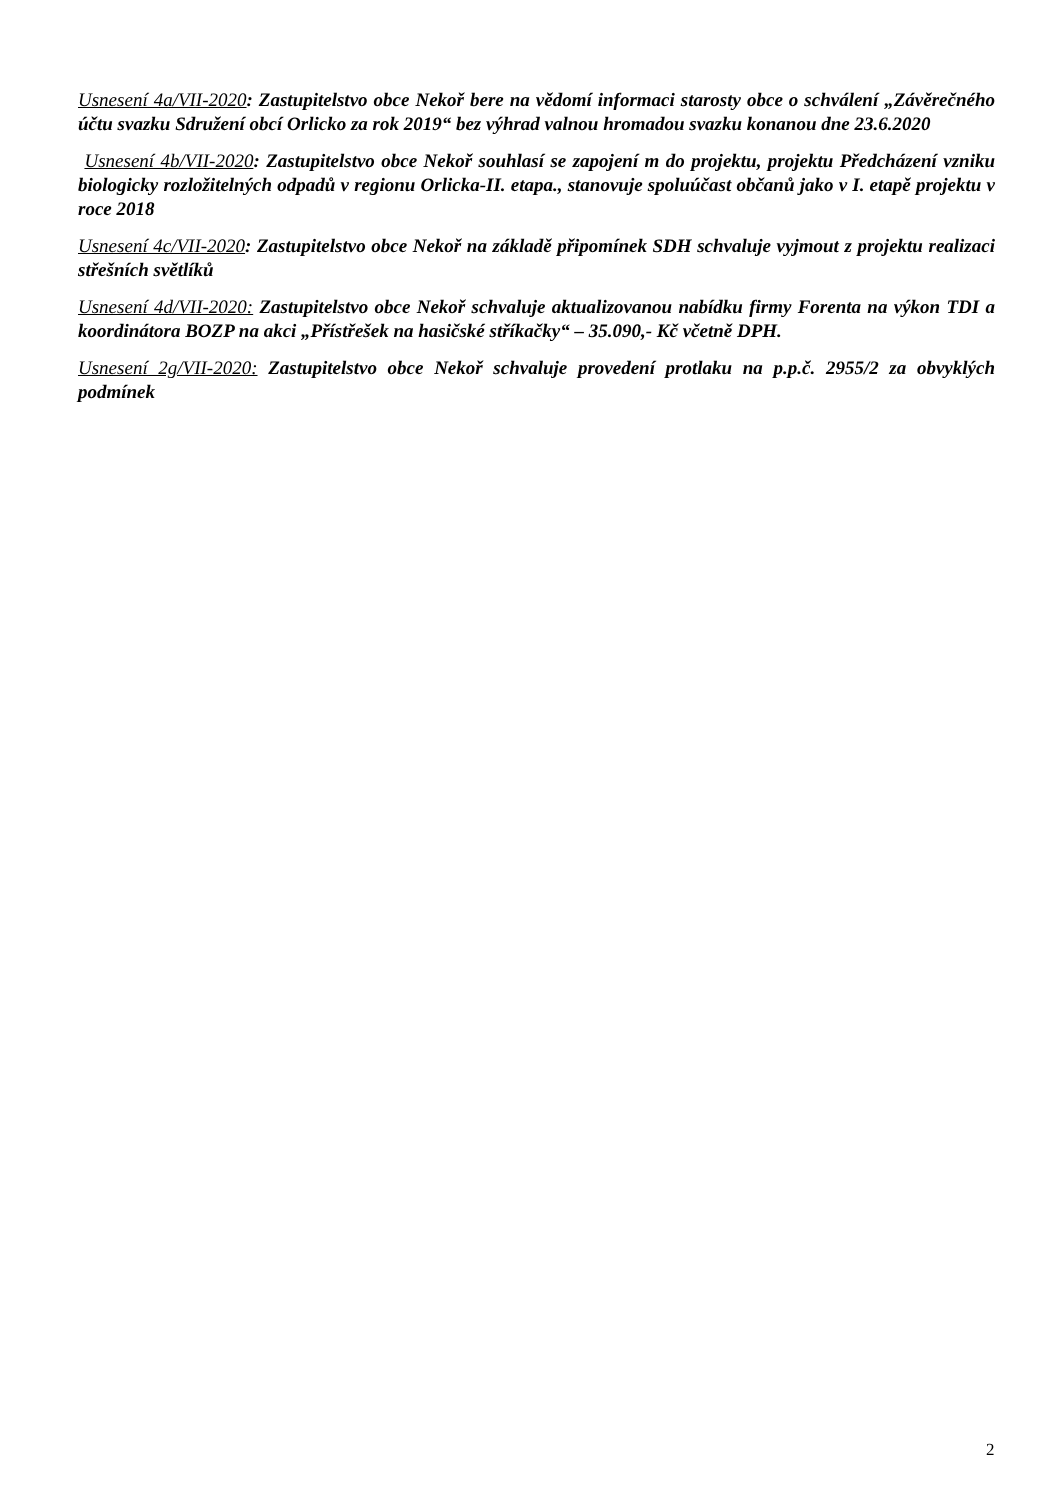Usnesení 4a/VII-2020: Zastupitelstvo obce Nekoř bere na vědomí informaci starosty obce o schválení „Závěrečného účtu svazku Sdružení obcí Orlicko za rok 2019“ bez výhrad valnou hromadou svazku konanou dne 23.6.2020
Usnesení 4b/VII-2020: Zastupitelstvo obce Nekoř souhlasí se zapojení m do projektu, projektu Předcházení vzniku biologicky rozložitelných odpadů v regionu Orlicka-II. etapa., stanovuje spoluúčast občanů jako v I. etapě projektu v roce 2018
Usnesení 4c/VII-2020: Zastupitelstvo obce Nekoř na základě připomínek SDH schvaluje vyjmout z projektu realizaci střešních světlíků
Usnesení 4d/VII-2020: Zastupitelstvo obce Nekoř schvaluje aktualizovanou nabídku firmy Forenta na výkon TDI a koordinátora BOZP na akci „Přístřešek na hasičské stříkačky“ – 35.090,- Kč včetně DPH.
Usnesení 2g/VII-2020: Zastupitelstvo obce Nekoř schvaluje provedení protlaku na p.p.č. 2955/2 za obvyklých podmínek
2